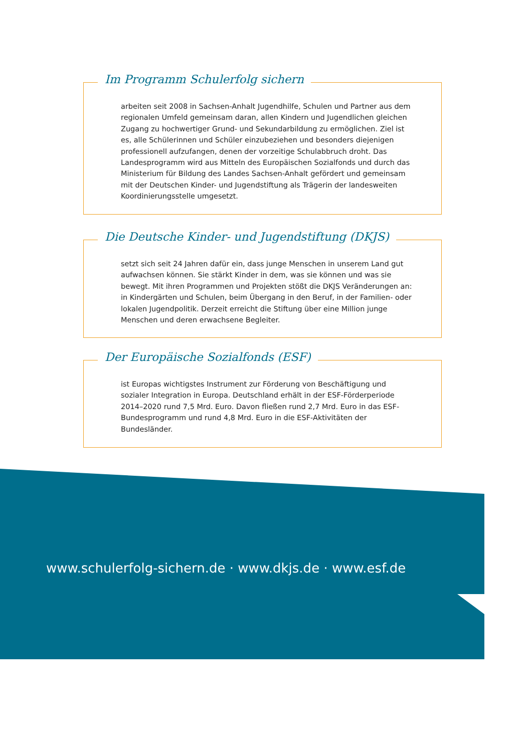Im Programm Schulerfolg sichern
arbeiten seit 2008 in Sachsen-Anhalt Jugendhilfe, Schulen und Partner aus dem regionalen Umfeld gemeinsam daran, allen Kindern und Jugend­lichen gleichen Zugang zu hochwertiger Grund- und Sekundarbildung zu ermöglichen. Ziel ist es, alle Schülerinnen und Schüler einzubeziehen und besonders diejenigen professionell aufzufangen, denen der vorzeitige Schulabbruch droht. Das Landesprogramm wird aus Mitteln des Europäischen Sozialfonds und durch das Ministerium für Bildung des Landes Sachsen-Anhalt gefördert und gemeinsam mit der Deutschen Kinder- und Jugend­stiftung als Trägerin der landesweiten Koordinierungsstelle umgesetzt.
Die Deutsche Kinder- und Jugendstiftung (DKJS)
setzt sich seit 24 Jahren dafür ein, dass junge Menschen in unserem Land gut aufwachsen können. Sie stärkt Kinder in dem, was sie können und was sie bewegt. Mit ihren Programmen und Projekten stößt die DKJS Veränderungen an: in Kindergärten und Schulen, beim Übergang in den Beruf, in der Familien- oder lokalen Jugendpolitik. Derzeit erreicht die Stiftung über eine Million junge Menschen und deren erwachsene Begleiter.
Der Europäische Sozialfonds (ESF)
ist Europas wichtigstes Instrument zur Förderung von Beschäftigung und sozialer Integration in Europa. Deutschland erhält in der ESF-Förderperiode 2014–2020 rund 7,5 Mrd. Euro. Davon fließen rund 2,7 Mrd. Euro in das ESF-Bundesprogramm und rund 4,8 Mrd. Euro in die ESF-Aktivitäten der Bundesländer.
www.schulerfolg-sichern.de · www.dkjs.de · www.esf.de